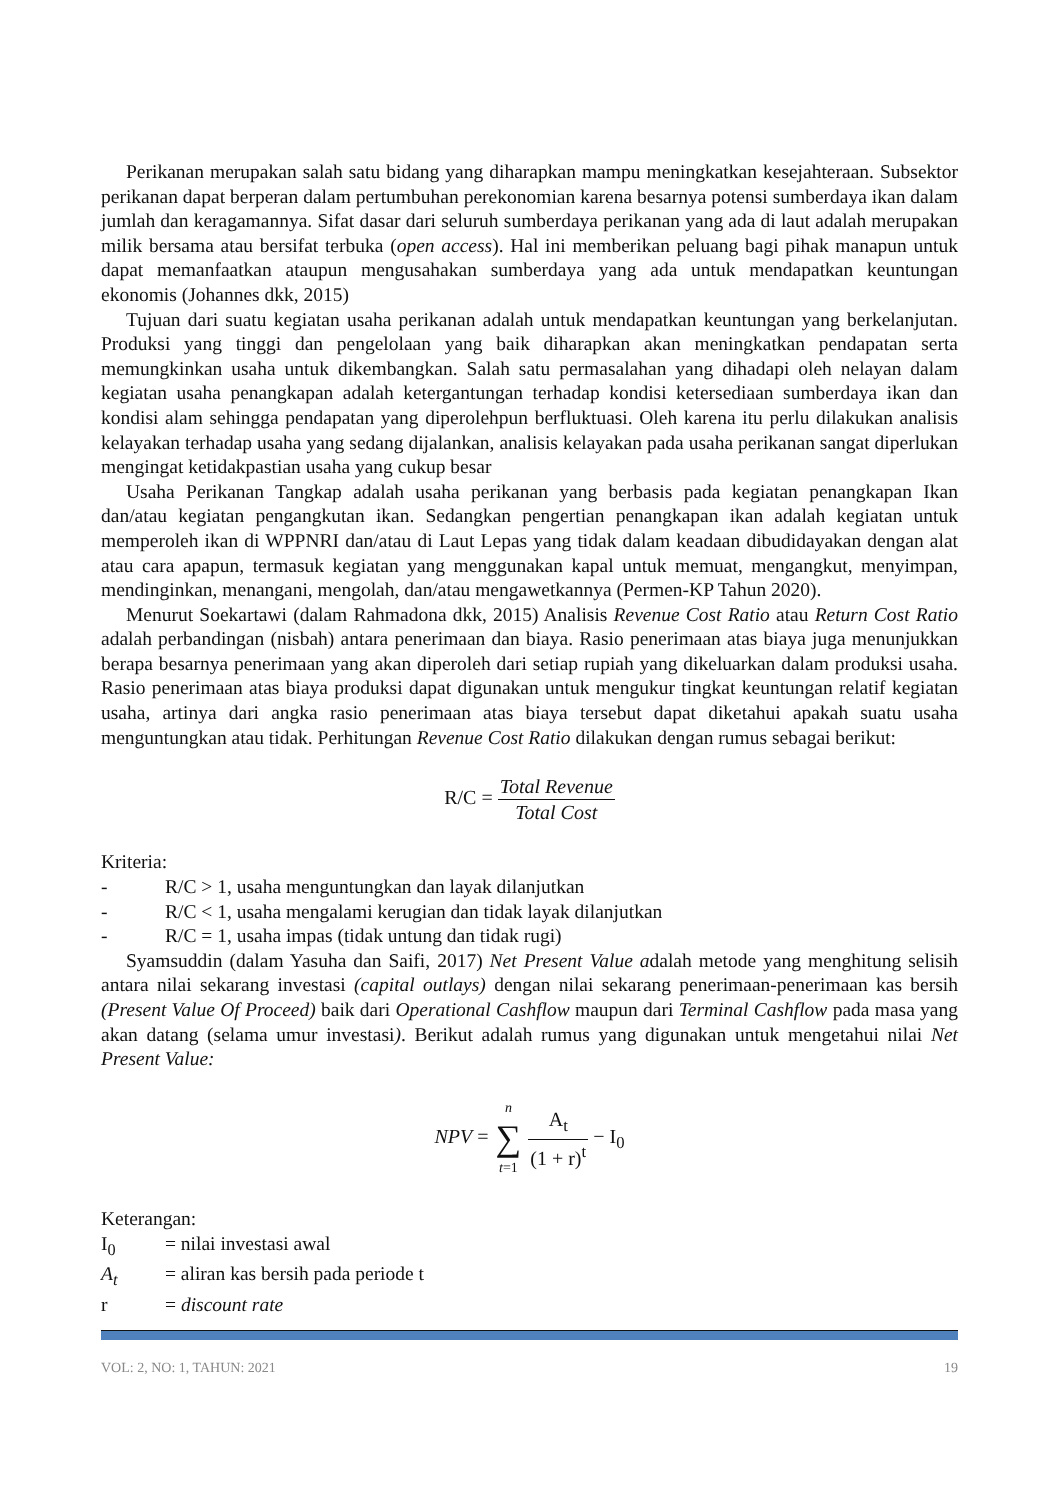Perikanan merupakan salah satu bidang yang diharapkan mampu meningkatkan kesejahteraan. Subsektor perikanan dapat berperan dalam pertumbuhan perekonomian karena besarnya potensi sumberdaya ikan dalam jumlah dan keragamannya. Sifat dasar dari seluruh sumberdaya perikanan yang ada di laut adalah merupakan milik bersama atau bersifat terbuka (open access). Hal ini memberikan peluang bagi pihak manapun untuk dapat memanfaatkan ataupun mengusahakan sumberdaya yang ada untuk mendapatkan keuntungan ekonomis (Johannes dkk, 2015)
Tujuan dari suatu kegiatan usaha perikanan adalah untuk mendapatkan keuntungan yang berkelanjutan. Produksi yang tinggi dan pengelolaan yang baik diharapkan akan meningkatkan pendapatan serta memungkinkan usaha untuk dikembangkan. Salah satu permasalahan yang dihadapi oleh nelayan dalam kegiatan usaha penangkapan adalah ketergantungan terhadap kondisi ketersediaan sumberdaya ikan dan kondisi alam sehingga pendapatan yang diperolehpun berfluktuasi. Oleh karena itu perlu dilakukan analisis kelayakan terhadap usaha yang sedang dijalankan, analisis kelayakan pada usaha perikanan sangat diperlukan mengingat ketidakpastian usaha yang cukup besar
Usaha Perikanan Tangkap adalah usaha perikanan yang berbasis pada kegiatan penangkapan Ikan dan/atau kegiatan pengangkutan ikan. Sedangkan pengertian penangkapan ikan adalah kegiatan untuk memperoleh ikan di WPPNRI dan/atau di Laut Lepas yang tidak dalam keadaan dibudidayakan dengan alat atau cara apapun, termasuk kegiatan yang menggunakan kapal untuk memuat, mengangkut, menyimpan, mendinginkan, menangani, mengolah, dan/atau mengawetkannya (Permen-KP Tahun 2020).
Menurut Soekartawi (dalam Rahmadona dkk, 2015) Analisis Revenue Cost Ratio atau Return Cost Ratio adalah perbandingan (nisbah) antara penerimaan dan biaya. Rasio penerimaan atas biaya juga menunjukkan berapa besarnya penerimaan yang akan diperoleh dari setiap rupiah yang dikeluarkan dalam produksi usaha. Rasio penerimaan atas biaya produksi dapat digunakan untuk mengukur tingkat keuntungan relatif kegiatan usaha, artinya dari angka rasio penerimaan atas biaya tersebut dapat diketahui apakah suatu usaha menguntungkan atau tidak. Perhitungan Revenue Cost Ratio dilakukan dengan rumus sebagai berikut:
R/C = Total Revenue Total Cost
Kriteria:
- R/C > 1, usaha menguntungkan dan layak dilanjutkan
- R/C < 1, usaha mengalami kerugian dan tidak layak dilanjutkan
- R/C = 1, usaha impas (tidak untung dan tidak rugi)
Syamsuddin (dalam Yasuha dan Saifi, 2017) Net Present Value adalah metode yang menghitung selisih antara nilai sekarang investasi (capital outlays) dengan nilai sekarang penerimaan-penerimaan kas bersih (Present Value Of Proceed) baik dari Operational Cashflow maupun dari Terminal Cashflow pada masa yang akan datang (selama umur investasi). Berikut adalah rumus yang digunakan untuk mengetahui nilai Net Present Value:
NPV = n ∑ t=1 A<sub>t</sub> (1 + r)<sup>t</sup> − I<sub>0</sub>
Keterangan:
I<sub>0</sub> = nilai investasi awal
A<sub>t</sub> = aliran kas bersih pada periode t
r = discount rate
VOL: 2, NO: 1, TAHUN: 2021 19